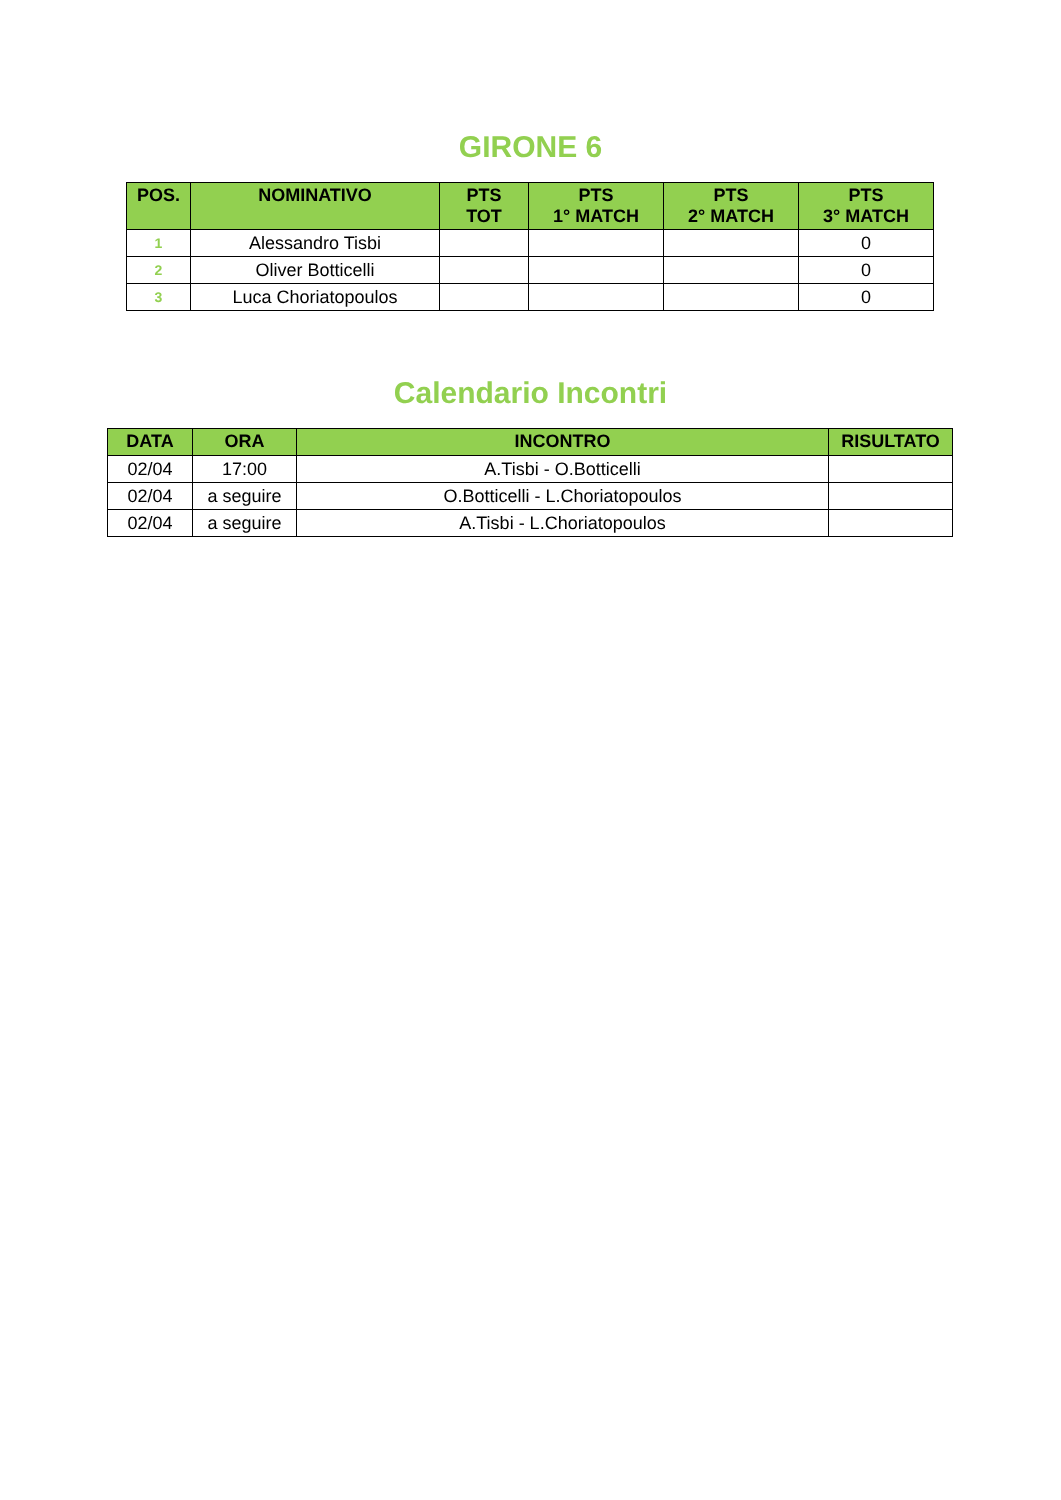GIRONE 6
| POS. | NOMINATIVO | PTS TOT | PTS 1° MATCH | PTS 2° MATCH | PTS 3° MATCH |
| --- | --- | --- | --- | --- | --- |
| 1 | Alessandro Tisbi | | | | 0 |
| 2 | Oliver Botticelli | | | | 0 |
| 3 | Luca Choriatopoulos | | | | 0 |
Calendario Incontri
| DATA | ORA | INCONTRO | RISULTATO |
| --- | --- | --- | --- |
| 02/04 | 17:00 | A.Tisbi - O.Botticelli | |
| 02/04 | a seguire | O.Botticelli - L.Choriatopoulos | |
| 02/04 | a seguire | A.Tisbi - L.Choriatopoulos | |